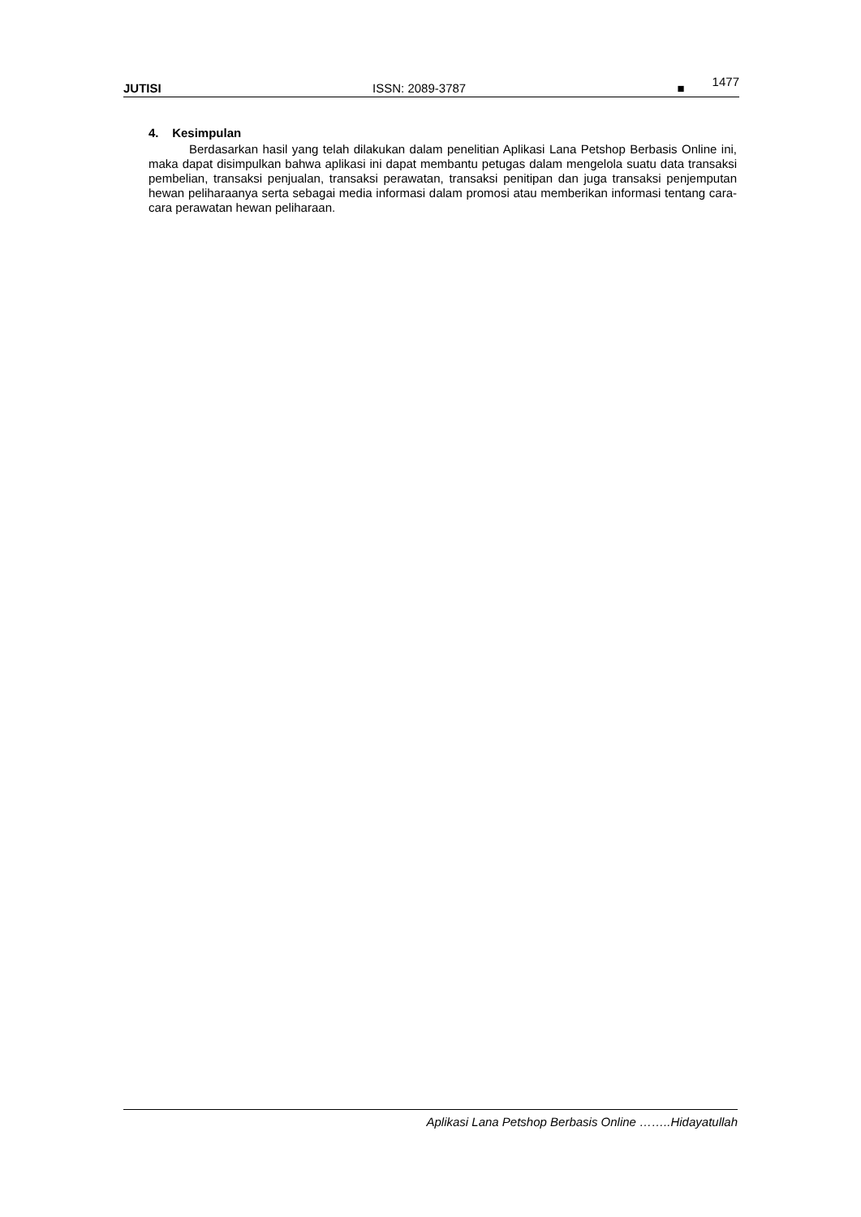JUTISI ISSN: 2089-3787 ■ 1477
4. Kesimpulan
Berdasarkan hasil yang telah dilakukan dalam penelitian Aplikasi Lana Petshop Berbasis Online ini, maka dapat disimpulkan bahwa aplikasi ini dapat membantu petugas dalam mengelola suatu data transaksi pembelian, transaksi penjualan, transaksi perawatan, transaksi penitipan dan juga transaksi penjemputan hewan peliharaanya serta sebagai media informasi dalam promosi atau memberikan informasi tentang cara-cara perawatan hewan peliharaan.
Aplikasi Lana Petshop Berbasis Online ……..Hidayatullah